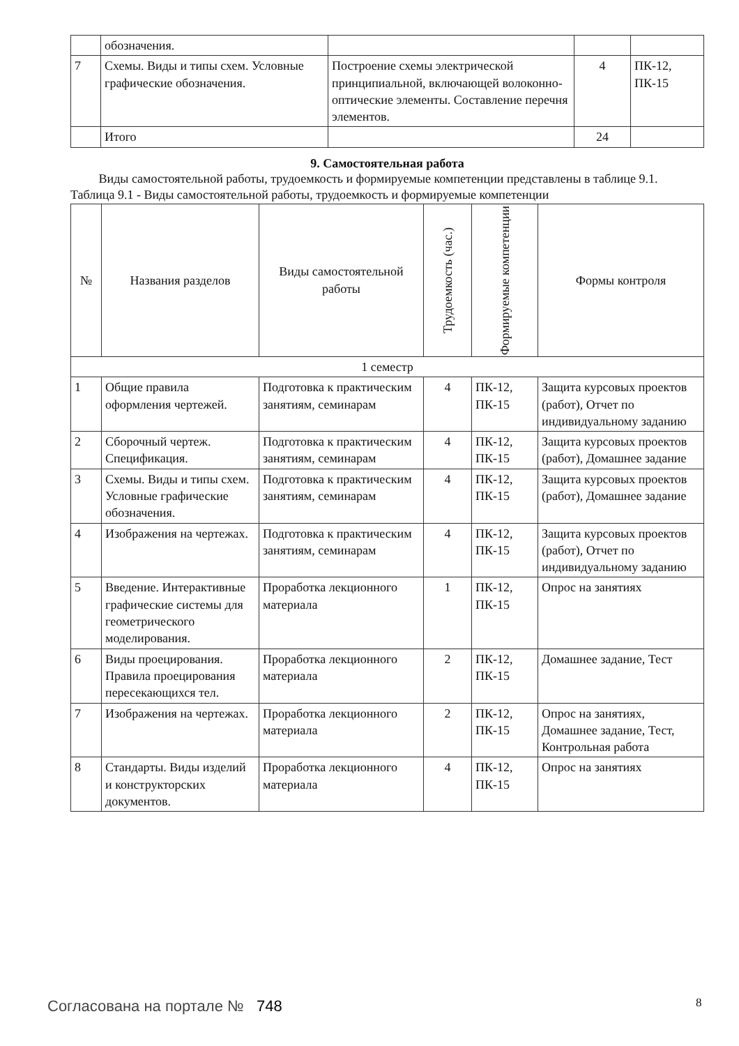| | обозначения. | | | |
| 7 | Схемы. Виды и типы схем. Условные графические обозначения. | Построение схемы электрической принципиальной, включающей волоконно-оптические элементы. Составление перечня элементов. | 4 | ПК-12, ПК-15 |
| | Итого | | 24 | |
9. Самостоятельная работа
Виды самостоятельной работы, трудоемкость и формируемые компетенции представлены в таблице 9.1.
Таблица 9.1 - Виды самостоятельной работы, трудоемкость и формируемые компетенции
| № | Названия разделов | Виды самостоятельной работы | Трудоемкость (час.) | Формируемые компетенции | Формы контроля |
| --- | --- | --- | --- | --- | --- |
| 1 семестр | | | | | |
| 1 | Общие правила оформления чертежей. | Подготовка к практическим занятиям, семинарам | 4 | ПК-12, ПК-15 | Защита курсовых проектов (работ), Отчет по индивидуальному заданию |
| 2 | Сборочный чертеж. Спецификация. | Подготовка к практическим занятиям, семинарам | 4 | ПК-12, ПК-15 | Защита курсовых проектов (работ), Домашнее задание |
| 3 | Схемы. Виды и типы схем. Условные графические обозначения. | Подготовка к практическим занятиям, семинарам | 4 | ПК-12, ПК-15 | Защита курсовых проектов (работ), Домашнее задание |
| 4 | Изображения на чертежах. | Подготовка к практическим занятиям, семинарам | 4 | ПК-12, ПК-15 | Защита курсовых проектов (работ), Отчет по индивидуальному заданию |
| 5 | Введение. Интерактивные графические системы для геометрического моделирования. | Проработка лекционного материала | 1 | ПК-12, ПК-15 | Опрос на занятиях |
| 6 | Виды проецирования. Правила проецирования пересекающихся тел. | Проработка лекционного материала | 2 | ПК-12, ПК-15 | Домашнее задание, Тест |
| 7 | Изображения на чертежах. | Проработка лекционного материала | 2 | ПК-12, ПК-15 | Опрос на занятиях, Домашнее задание, Тест, Контрольная работа |
| 8 | Стандарты. Виды изделий и конструкторских документов. | Проработка лекционного материала | 4 | ПК-12, ПК-15 | Опрос на занятиях |
Согласована на портале № 748 8